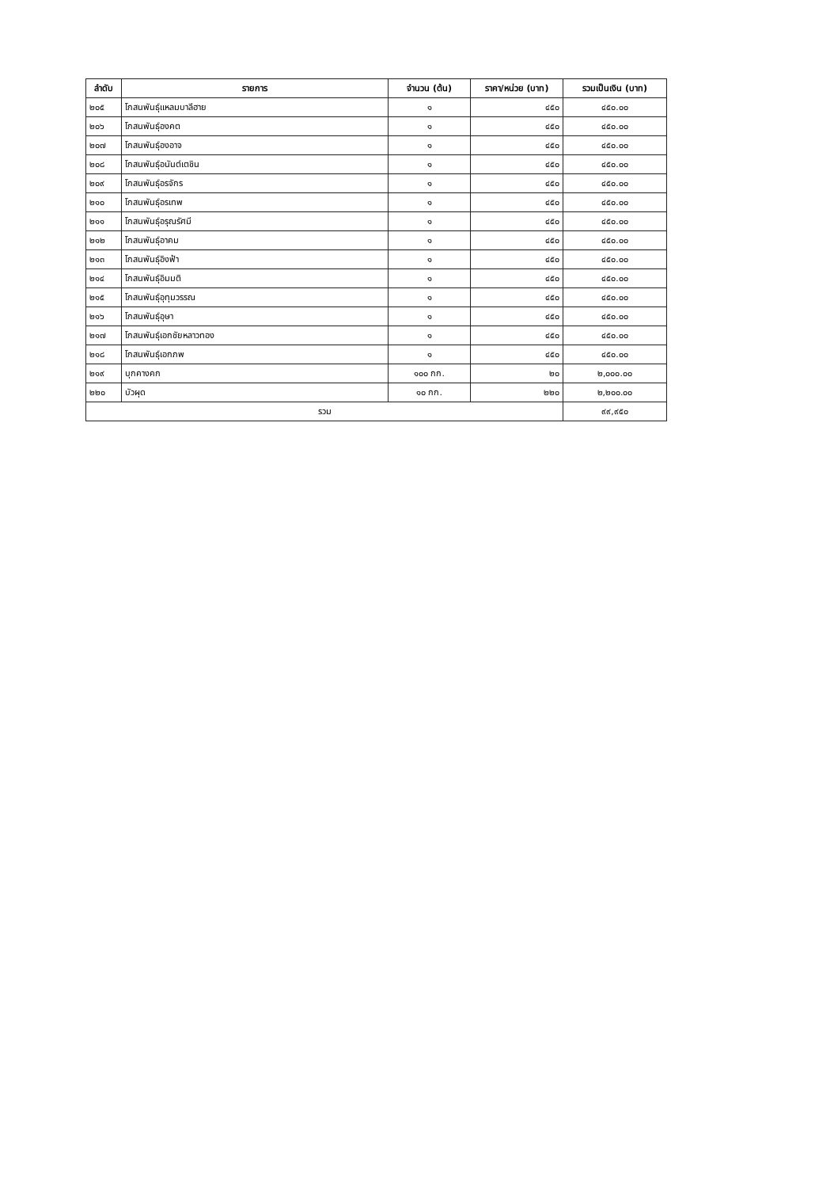| ลำดับ | รายการ | จำนวน (ต้น) | ราคา/หน่วย (บาท) | รวมเป็นเงิน (บาท) |
| --- | --- | --- | --- | --- |
| ๒๐๕ | โกสนพันธุ์แหลมบาลีฮาย | ๑ | ๔๕๐ | ๔๕๐.๐๐ |
| ๒๐๖ | โกสนพันธุ์องคต | ๑ | ๔๕๐ | ๔๕๐.๐๐ |
| ๒๐๗ | โกสนพันธุ์องอาจ | ๑ | ๔๕๐ | ๔๕๐.๐๐ |
| ๒๐๘ | โกสนพันธุ์อนันต์เตชิน | ๑ | ๔๕๐ | ๔๕๐.๐๐ |
| ๒๐๙ | โกสนพันธุ์อรจักร | ๑ | ๔๕๐ | ๔๕๐.๐๐ |
| ๒๑๐ | โกสนพันธุ์อรเทพ | ๑ | ๔๕๐ | ๔๕๐.๐๐ |
| ๒๑๑ | โกสนพันธุ์อรุณรัศมี | ๑ | ๔๕๐ | ๔๕๐.๐๐ |
| ๒๑๒ | โกสนพันธุ์อาคม | ๑ | ๔๕๐ | ๔๕๐.๐๐ |
| ๒๑๓ | โกสนพันธุ์อิงฟ้า | ๑ | ๔๕๐ | ๔๕๐.๐๐ |
| ๒๑๔ | โกสนพันธุ์อิมมติ | ๑ | ๔๕๐ | ๔๕๐.๐๐ |
| ๒๑๕ | โกสนพันธุ์อุทุมวรรณ | ๑ | ๔๕๐ | ๔๕๐.๐๐ |
| ๒๑๖ | โกสนพันธุ์อุษา | ๑ | ๔๕๐ | ๔๕๐.๐๐ |
| ๒๑๗ | โกสนพันธุ์เอกชัยหลาวทอง | ๑ | ๔๕๐ | ๔๕๐.๐๐ |
| ๒๑๘ | โกสนพันธุ์เอกภพ | ๑ | ๔๕๐ | ๔๕๐.๐๐ |
| ๒๑๙ | บุกคางคก | ๑๐๐ กก. | ๒๐ | ๒,๐๐๐.๐๐ |
| ๒๒๐ | บัวผุด | ๑๐ กก. | ๒๒๐ | ๒,๒๐๐.๐๐ |
| รวม | | | | ๙๙,๙๕๐ |